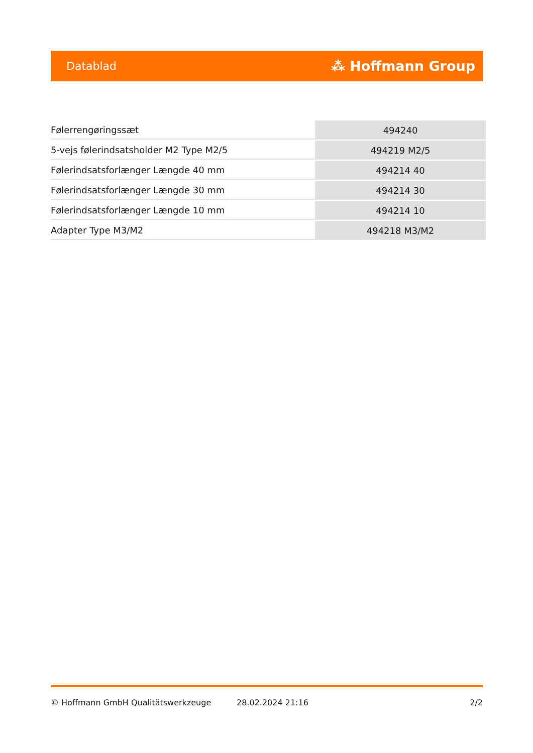Datablad ⁂ Hoffmann Group
| Følerrengøringssæt | 494240 |
| 5-vejs følerindsatsholder M2 Type M2/5 | 494219 M2/5 |
| Følerindsatsforlænger Længde 40 mm | 494214 40 |
| Følerindsatsforlænger Længde 30 mm | 494214 30 |
| Følerindsatsforlænger Længde 10 mm | 494214 10 |
| Adapter Type M3/M2 | 494218 M3/M2 |
© Hoffmann GmbH Qualitätswerkzeuge 28.02.2024 21:16 2/2